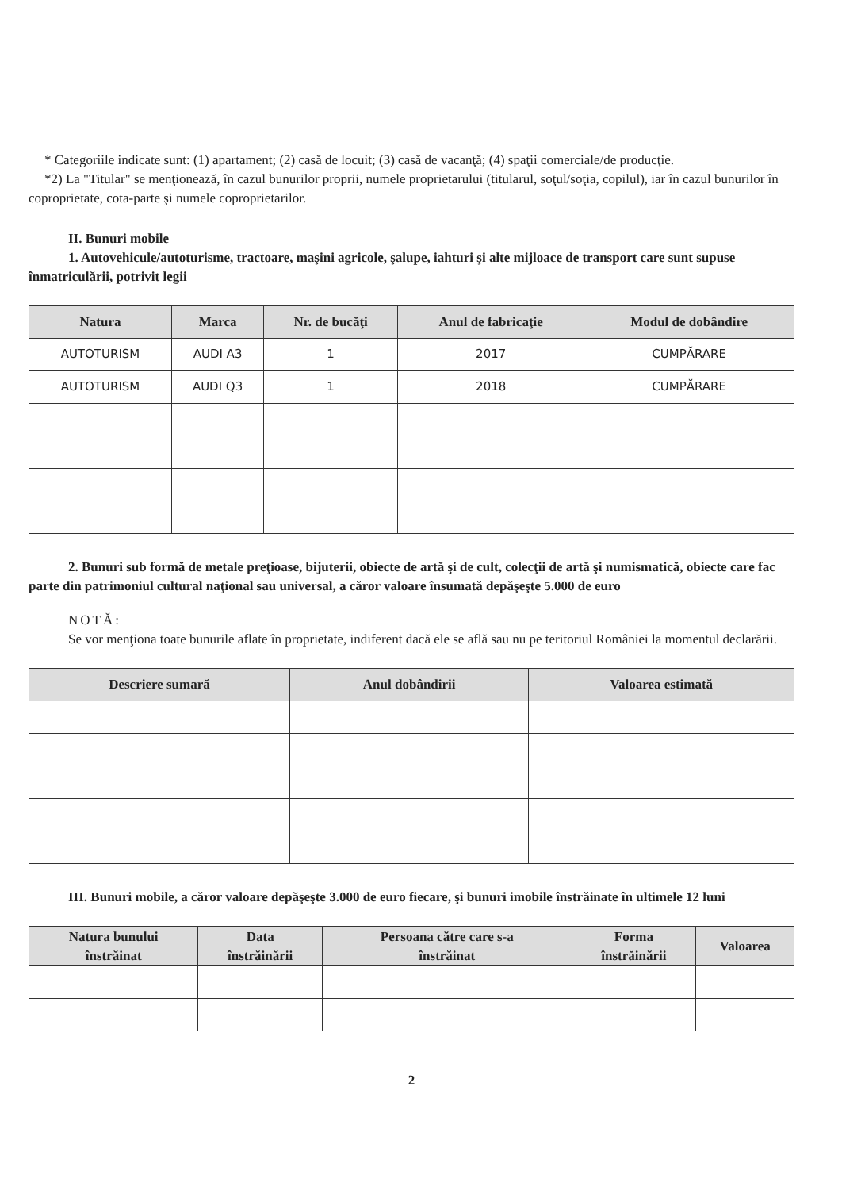* Categoriile indicate sunt: (1) apartament; (2) casă de locuit; (3) casă de vacanţă; (4) spaţii comerciale/de producţie.
*2) La "Titular" se menţionează, în cazul bunurilor proprii, numele proprietarului (titularul, soţul/soţia, copilul), iar în cazul bunurilor în coproprietate, cota-parte şi numele coproprietarilor.
II. Bunuri mobile
1. Autovehicule/autoturisme, tractoare, maşini agricole, şalupe, iahturi şi alte mijloace de transport care sunt supuse înmatriculării, potrivit legii
| Natura | Marca | Nr. de bucăţi | Anul de fabricaţie | Modul de dobândire |
| --- | --- | --- | --- | --- |
| AUTOTURISM | AUDI A3 | 1 | 2017 | CUMPĂRARE |
| AUTOTURISM | AUDI Q3 | 1 | 2018 | CUMPĂRARE |
2. Bunuri sub formă de metale preţioase, bijuterii, obiecte de artă şi de cult, colecţii de artă şi numismatică, obiecte care fac parte din patrimoniul cultural naţional sau universal, a căror valoare însumată depăşeşte 5.000 de euro
NOTĂ:
Se vor menţiona toate bunurile aflate în proprietate, indiferent dacă ele se află sau nu pe teritoriul României la momentul declarării.
| Descriere sumară | Anul dobândirii | Valoarea estimată |
| --- | --- | --- |
III. Bunuri mobile, a căror valoare depăşeşte 3.000 de euro fiecare, şi bunuri imobile înstrăinate în ultimele 12 luni
| Natura bunului înstrăinat | Data înstrăinării | Persoana către care s-a înstrăinat | Forma înstrăinării | Valoarea |
| --- | --- | --- | --- | --- |
2